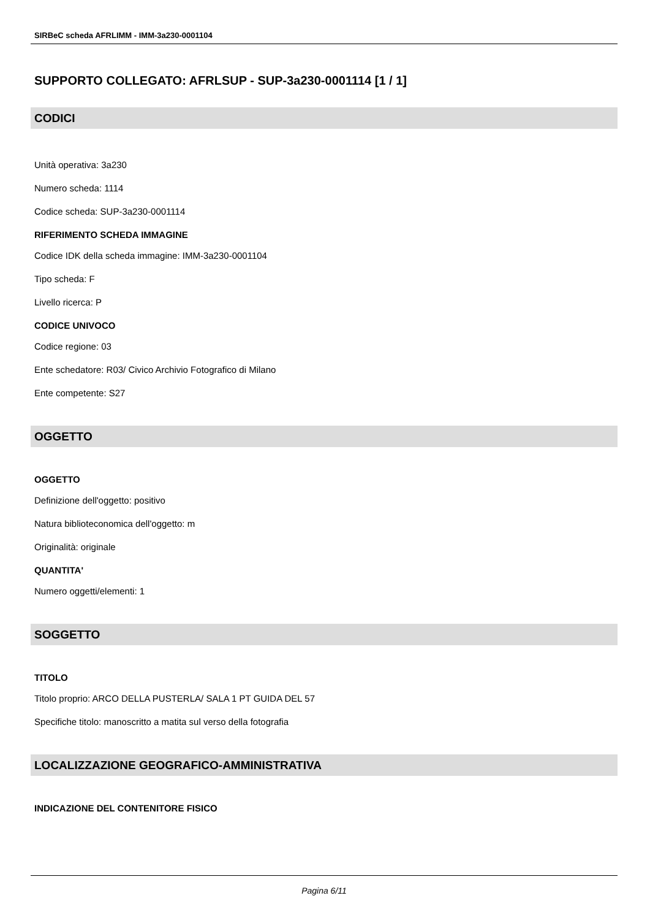SIRBeC scheda AFRLIMM - IMM-3a230-0001104
SUPPORTO COLLEGATO: AFRLSUP - SUP-3a230-0001114 [1 / 1]
CODICI
Unità operativa: 3a230
Numero scheda: 1114
Codice scheda: SUP-3a230-0001114
RIFERIMENTO SCHEDA IMMAGINE
Codice IDK della scheda immagine: IMM-3a230-0001104
Tipo scheda: F
Livello ricerca: P
CODICE UNIVOCO
Codice regione: 03
Ente schedatore: R03/ Civico Archivio Fotografico di Milano
Ente competente: S27
OGGETTO
OGGETTO
Definizione dell'oggetto: positivo
Natura biblioteconomica dell'oggetto: m
Originalità: originale
QUANTITA'
Numero oggetti/elementi: 1
SOGGETTO
TITOLO
Titolo proprio: ARCO DELLA PUSTERLA/ SALA 1 PT GUIDA DEL 57
Specifiche titolo: manoscritto a matita sul verso della fotografia
LOCALIZZAZIONE GEOGRAFICO-AMMINISTRATIVA
INDICAZIONE DEL CONTENITORE FISICO
Pagina 6/11